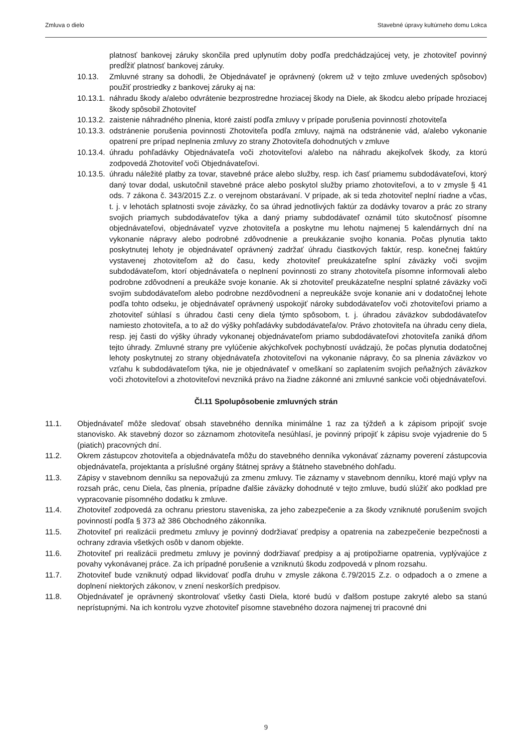Zmluva o dielo Stavebné úpravy kultúrneho domu Lokca
platnosť bankovej záruky skončila pred uplynutím doby podľa predchádzajúcej vety, je zhotoviteľ povinný predĺžiť platnosť bankovej záruky.
10.13. Zmluvné strany sa dohodli, že Objednávateľ je oprávnený (okrem už v tejto zmluve uvedených spôsobov) použiť prostriedky z bankovej záruky aj na:
10.13.1. náhradu škody a/alebo odvrátenie bezprostredne hroziacej škody na Diele, ak škodcu alebo prípade hroziacej škody spôsobil Zhotoviteľ
10.13.2. zaistenie náhradného plnenia, ktoré zaistí podľa zmluvy v prípade porušenia povinností zhotoviteľa
10.13.3. odstránenie porušenia povinnosti Zhotoviteľa podľa zmluvy, najmä na odstránenie vád, a/alebo vykonanie opatrení pre prípad neplnenia zmluvy zo strany Zhotoviteľa dohodnutých v zmluve
10.13.4. úhradu pohľadávky Objednávateľa voči zhotoviteľovi a/alebo na náhradu akejkoľvek škody, za ktorú zodpovedá Zhotoviteľ voči Objednávateľovi.
10.13.5. úhradu náležité platby za tovar, stavebné práce alebo služby, resp. ich časť priamemu subdodávateľovi, ktorý daný tovar dodal, uskutočnil stavebné práce alebo poskytol služby priamo zhotoviteľovi, a to v zmysle § 41 ods. 7 zákona č. 343/2015 Z.z. o verejnom obstarávaní. V prípade, ak si teda zhotoviteľ neplní riadne a včas, t. j. v lehotách splatnosti svoje záväzky, čo sa úhrad jednotlivých faktúr za dodávky tovarov a prác zo strany svojich priamych subdodávateľov týka a daný priamy subdodávateľ oznámil túto skutočnosť písomne objednávateľovi, objednávateľ vyzve zhotoviteľa a poskytne mu lehotu najmenej 5 kalendárnych dní na vykonanie nápravy alebo podrobné zdôvodnenie a preukázanie svojho konania. Počas plynutia takto poskytnutej lehoty je objednávateľ oprávnený zadržať úhradu čiastkových faktúr, resp. konečnej faktúry vystavenej zhotoviteľom až do času, kedy zhotoviteľ preukázateľne splní záväzky voči svojim subdodávateľom, ktorí objednávateľa o neplnení povinnosti zo strany zhotoviteľa písomne informovali alebo podrobne zdôvodnení a preukáže svoje konanie. Ak si zhotoviteľ preukázateľne nesplní splatné záväzky voči svojim subdodávateľom alebo podrobne nezdôvodnení a nepreukáže svoje konanie ani v dodatočnej lehote podľa tohto odseku, je objednávateľ oprávnený uspokojiť nároky subdodávateľov voči zhotoviteľovi priamo a zhotoviteľ súhlasí s úhradou časti ceny diela týmto spôsobom, t. j. úhradou záväzkov subdodávateľov namiesto zhotoviteľa, a to až do výšky pohľadávky subdodávateľa/ov. Právo zhotoviteľa na úhradu ceny diela, resp. jej časti do výšky úhrady vykonanej objednávateľom priamo subdodávateľovi zhotoviteľa zaniká dňom tejto úhrady. Zmluvné strany pre vylúčenie akýchkoľvek pochybností uvádzajú, že počas plynutia dodatočnej lehoty poskytnutej zo strany objednávateľa zhotoviteľovi na vykonanie nápravy, čo sa plnenia záväzkov vo vzťahu k subdodávateľom týka, nie je objednávateľ v omeškaní so zaplatením svojich peňažných záväzkov voči zhotoviteľovi a zhotoviteľovi nevzniká právo na žiadne zákonné ani zmluvné sankcie voči objednávateľovi.
Čl.11 Spolupôsobenie zmluvných strán
11.1. Objednávateľ môže sledovať obsah stavebného denníka minimálne 1 raz za týždeň a k zápisom pripojiť svoje stanovisko. Ak stavebný dozor so záznamom zhotoviteľa nesúhlasí, je povinný pripojiť k zápisu svoje vyjadrenie do 5 (piatich) pracovných dní.
11.2. Okrem zástupcov zhotoviteľa a objednávateľa môžu do stavebného denníka vykonávať záznamy poverení zástupcovia objednávateľa, projektanta a príslušné orgány štátnej správy a štátneho stavebného dohľadu.
11.3. Zápisy v stavebnom denníku sa nepovažujú za zmenu zmluvy. Tie záznamy v stavebnom denníku, ktoré majú vplyv na rozsah prác, cenu Diela, čas plnenia, prípadne ďalšie záväzky dohodnuté v tejto zmluve, budú slúžiť ako podklad pre vypracovanie písomného dodatku k zmluve.
11.4. Zhotoviteľ zodpovedá za ochranu priestoru staveniska, za jeho zabezpečenie a za škody vzniknuté porušením svojich povinností podľa § 373 až 386 Obchodného zákonníka.
11.5. Zhotoviteľ pri realizácii predmetu zmluvy je povinný dodržiavať predpisy a opatrenia na zabezpečenie bezpečnosti a ochrany zdravia všetkých osôb v danom objekte.
11.6. Zhotoviteľ pri realizácii predmetu zmluvy je povinný dodržiavať predpisy a aj protipožiarne opatrenia, vyplývajúce z povahy vykonávanej práce. Za ich prípadné porušenie a vzniknutú škodu zodpovedá v plnom rozsahu.
11.7. Zhotoviteľ bude vzniknutý odpad likvidovať podľa druhu v zmysle zákona č.79/2015 Z.z. o odpadoch a o zmene a doplnení niektorých zákonov, v znení neskorších predpisov.
11.8. Objednávateľ je oprávnený skontrolovať všetky časti Diela, ktoré budú v ďalšom postupe zakryté alebo sa stanú neprístupnými. Na ich kontrolu vyzve zhotoviteľ písomne stavebného dozora najmenej tri pracovné dni
9